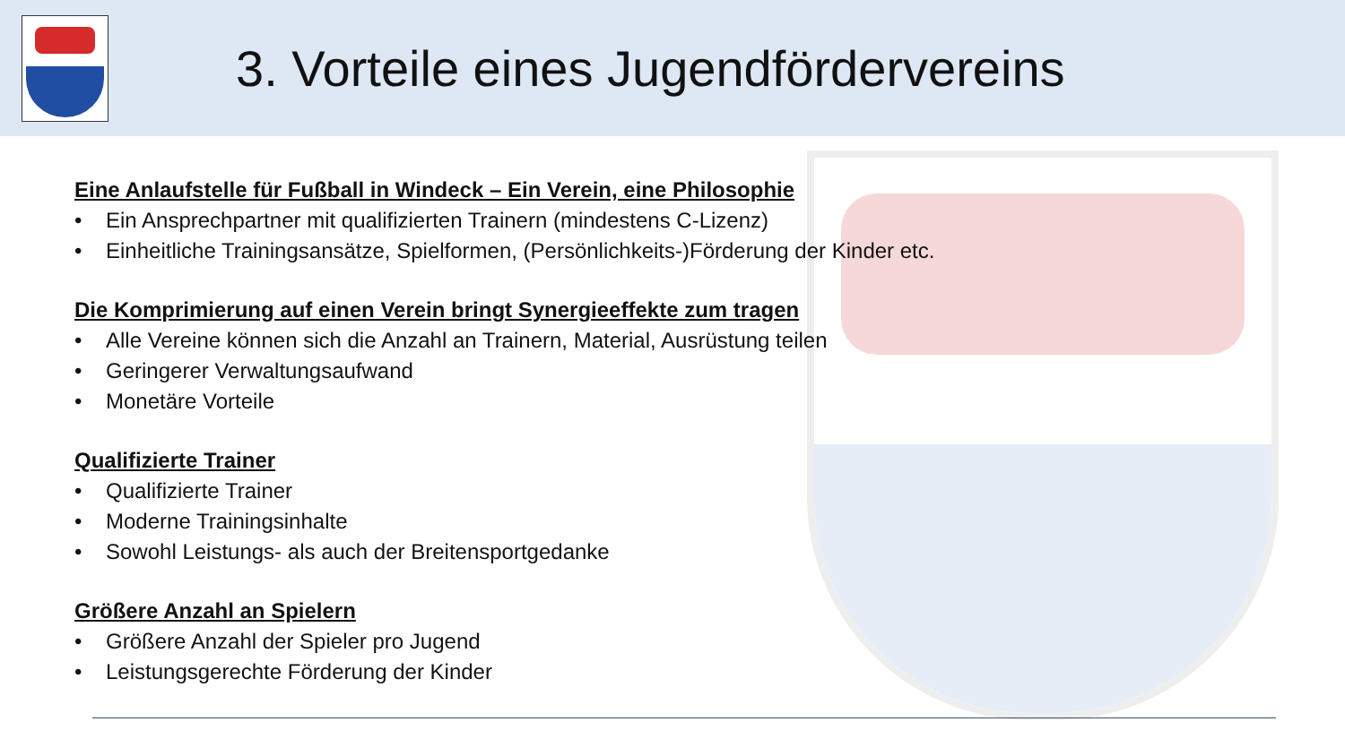3. Vorteile eines Jugendfördervereins
Eine Anlaufstelle für Fußball in Windeck – Ein Verein, eine Philosophie
• Ein Ansprechpartner mit qualifizierten Trainern (mindestens C-Lizenz)
• Einheitliche Trainingsansätze, Spielformen, (Persönlichkeits-)Förderung der Kinder etc.
Die Komprimierung auf einen Verein bringt Synergieeffekte zum tragen
• Alle Vereine können sich die Anzahl an Trainern, Material, Ausrüstung teilen
• Geringerer Verwaltungsaufwand
• Monetäre Vorteile
Qualifizierte Trainer
• Qualifizierte Trainer
• Moderne Trainingsinhalte
• Sowohl Leistungs- als auch der Breitensportgedanke
Größere Anzahl an Spielern
• Größere Anzahl der Spieler pro Jugend
• Leistungsgerechte Förderung der Kinder